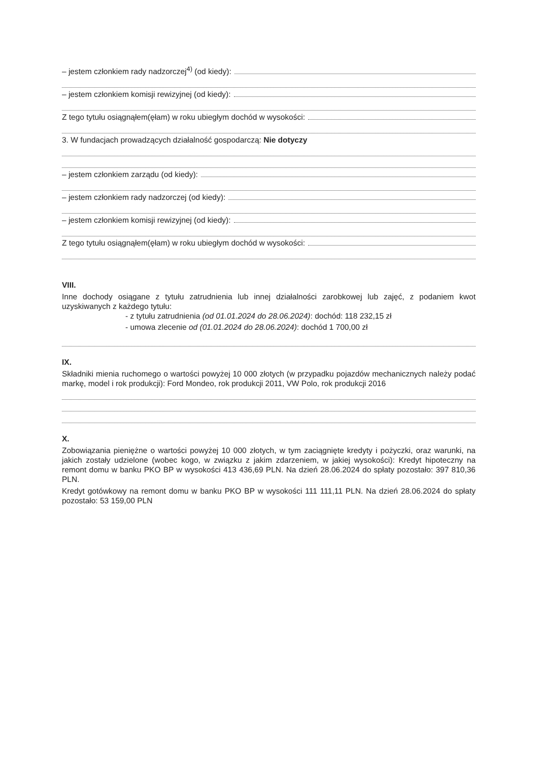– jestem członkiem rady nadzorczej<sup>4)</sup> (od kiedy):
– jestem członkiem komisji rewizyjnej (od kiedy):
Z tego tytułu osiągnąłem(ęłam) w roku ubiegłym dochód w wysokości:
3. W fundacjach prowadzących działalność gospodarczą: Nie dotyczy
– jestem członkiem zarządu (od kiedy):
– jestem członkiem rady nadzorczej (od kiedy):
– jestem członkiem komisji rewizyjnej (od kiedy):
Z tego tytułu osiągnąłem(ęłam) w roku ubiegłym dochód w wysokości:
VIII.
Inne dochody osiągane z tytułu zatrudnienia lub innej działalności zarobkowej lub zajęć, z podaniem kwot uzyskiwanych z każdego tytułu:
- z tytułu zatrudnienia (od 01.01.2024 do 28.06.2024): dochód: 118 232,15 zł
- umowa zlecenie od (01.01.2024 do 28.06.2024): dochód 1 700,00 zł
IX.
Składniki mienia ruchomego o wartości powyżej 10 000 złotych (w przypadku pojazdów mechanicznych należy podać markę, model i rok produkcji): Ford Mondeo, rok produkcji 2011, VW Polo, rok produkcji 2016
X.
Zobowiązania pieniężne o wartości powyżej 10 000 złotych, w tym zaciągnięte kredyty i pożyczki, oraz warunki, na jakich zostały udzielone (wobec kogo, w związku z jakim zdarzeniem, w jakiej wysokości): Kredyt hipoteczny na remont domu w banku PKO BP w wysokości 413 436,69 PLN. Na dzień 28.06.2024 do spłaty pozostało: 397 810,36 PLN.
Kredyt gotówkowy na remont domu w banku PKO BP w wysokości 111 111,11 PLN. Na dzień 28.06.2024 do spłaty pozostało: 53 159,00 PLN